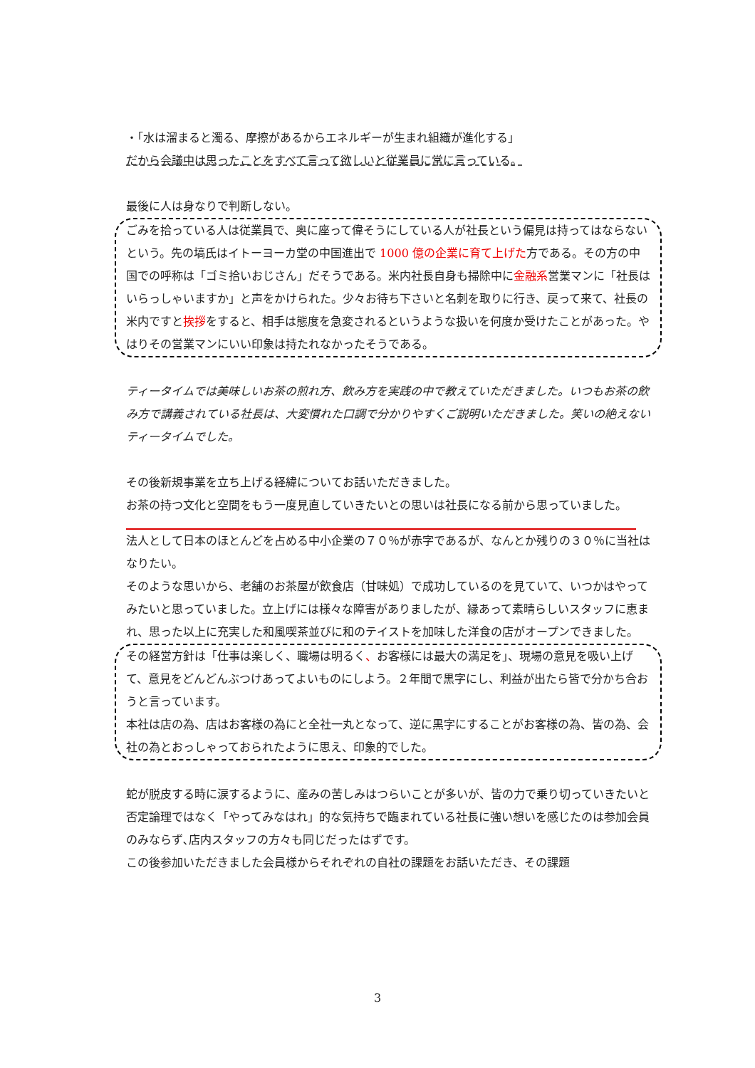・「水は溜まると濁る、摩擦があるからエネルギーが生まれ組織が進化する」
だから会議中は思ったことをすべて言って欲しいと従業員に常に言っている。
最後に人は身なりで判断しない。
ごみを拾っている人は従業員で、奥に座って偉そうにしている人が社長という偏見は持ってはならないという。先の塙氏はイトーヨーカ堂の中国進出で 1000 億の企業に育て上げた方である。その方の中国での呼称は「ゴミ拾いおじさん」だそうである。米内社長自身も掃除中に金融系営業マンに「社長はいらっしゃいますか」と声をかけられた。少々お待ち下さいと名刺を取りに行き、戻って来て、社長の米内ですと挨拶をすると、相手は態度を急変されるというような扱いを何度か受けたことがあった。やはりその営業マンにいい印象は持たれなかったそうである。
ティータイムでは美味しいお茶の煎れ方、飲み方を実践の中で教えていただきました。いつもお茶の飲み方で講義されている社長は、大変慣れた口調で分かりやすくご説明いただきました。笑いの絶えないティータイムでした。
その後新規事業を立ち上げる経緯についてお話いただきました。
お茶の持つ文化と空間をもう一度見直していきたいとの思いは社長になる前から思っていました。
法人として日本のほとんどを占める中小企業の７０％が赤字であるが、なんとか残りの３０％に当社はなりたい。
そのような思いから、老舗のお茶屋が飲食店（甘味処）で成功しているのを見ていて、いつかはやってみたいと思っていました。立上げには様々な障害がありましたが、縁あって素晴らしいスタッフに恵まれ、思った以上に充実した和風喫茶並びに和のテイストを加味した洋食の店がオープンできました。
その経営方針は「仕事は楽しく、職場は明るく、お客様には最大の満足を」、現場の意見を吸い上げて、意見をどんどんぶつけあってよいものにしよう。２年間で黒字にし、利益が出たら皆で分かち合おうと言っています。
本社は店の為、店はお客様の為にと全社一丸となって、逆に黒字にすることがお客様の為、皆の為、会社の為とおっしゃっておられたように思え、印象的でした。
蛇が脱皮する時に涙するように、産みの苦しみはつらいことが多いが、皆の力で乗り切っていきたいと否定論理ではなく「やってみなはれ」的な気持ちで臨まれている社長に強い想いを感じたのは参加会員のみならず､店内スタッフの方々も同じだったはずです。
この後参加いただきました会員様からそれぞれの自社の課題をお話いただき、その課題
3